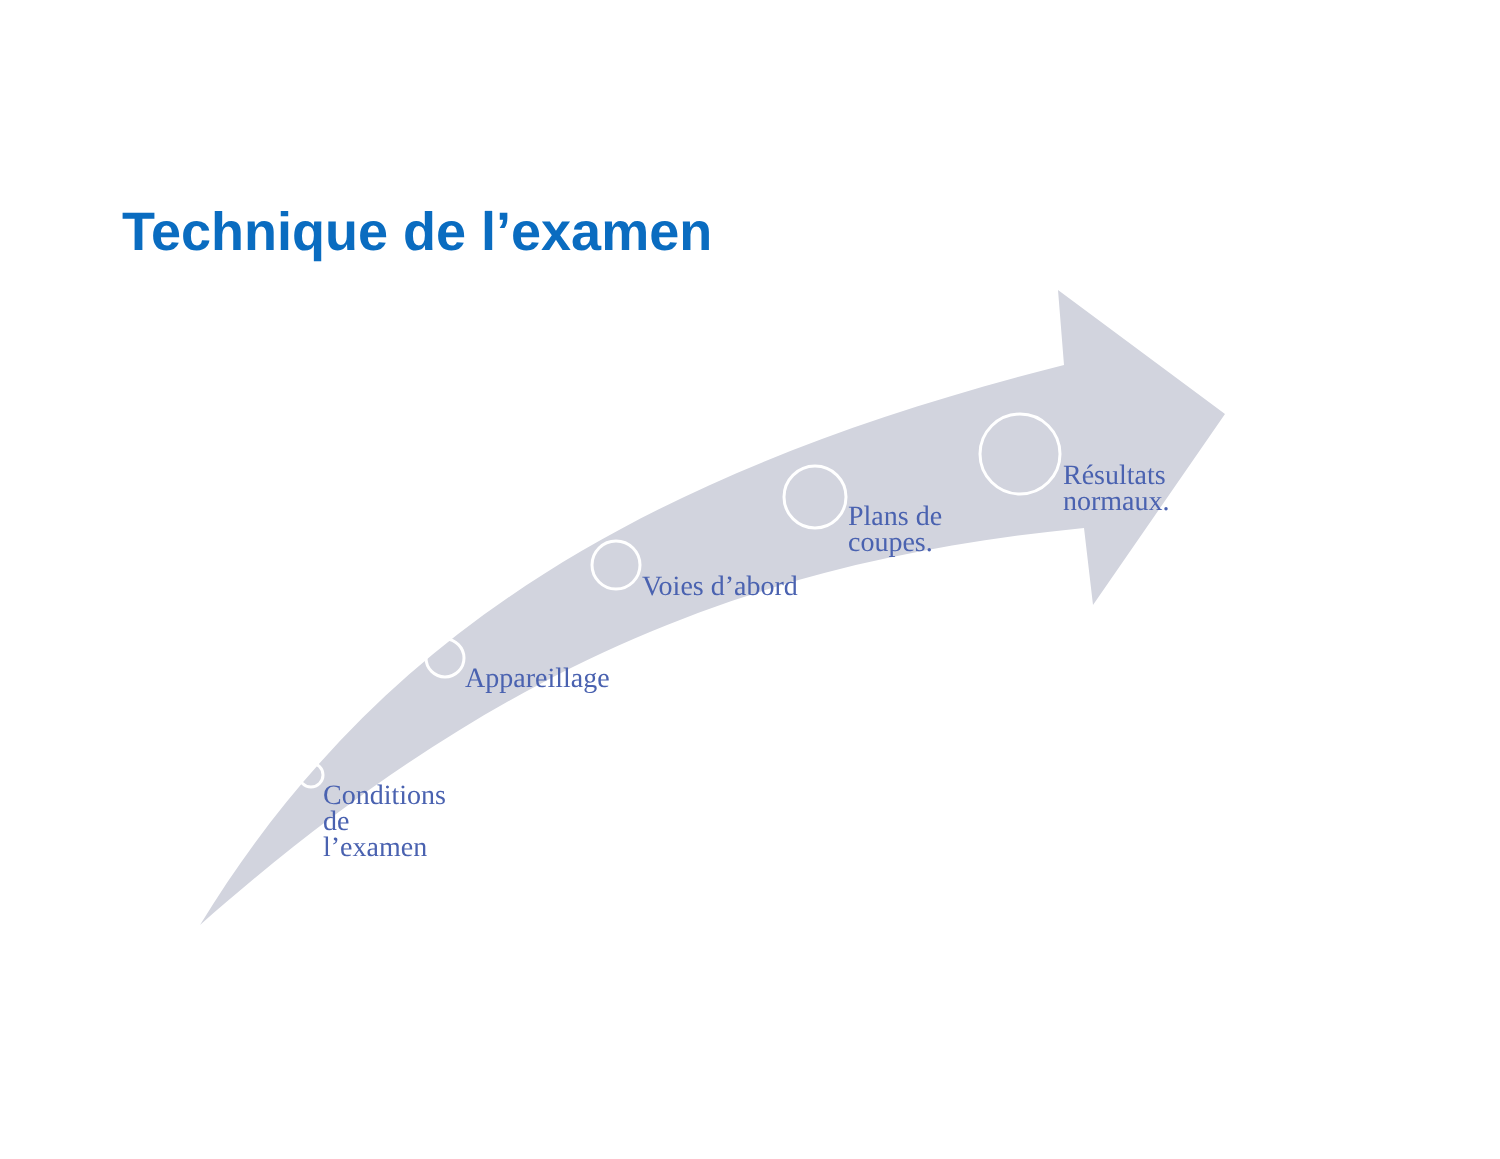Technique de l’examen
Conditions
de
l’examen
Appareillage
Voies d’abord
Plans de
coupes.
Résultats
normaux.